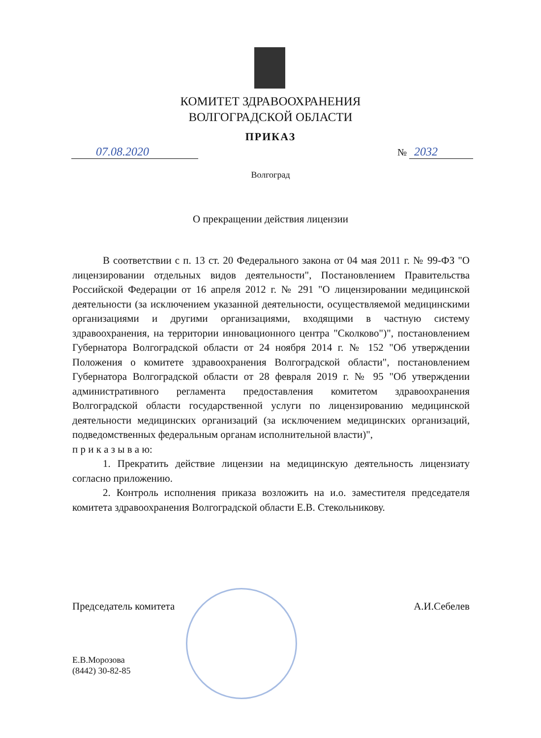КОМИТЕТ ЗДРАВООХРАНЕНИЯ
ВОЛГОГРАДСКОЙ ОБЛАСТИ
ПРИКАЗ
07.08.2020 № 2032
Волгоград
О прекращении действия лицензии
В соответствии с п. 13 ст. 20 Федерального закона от 04 мая 2011 г. № 99-ФЗ "О лицензировании отдельных видов деятельности", Постановлением Правительства Российской Федерации от 16 апреля 2012 г. № 291 "О лицензировании медицинской деятельности (за исключением указанной деятельности, осуществляемой медицинскими организациями и другими организациями, входящими в частную систему здравоохранения, на территории инновационного центра "Сколково")", постановлением Губернатора Волгоградской области от 24 ноября 2014 г. № 152 "Об утверждении Положения о комитете здравоохранения Волгоградской области", постановлением Губернатора Волгоградской области от 28 февраля 2019 г. № 95 "Об утверждении административного регламента предоставления комитетом здравоохранения Волгоградской области государственной услуги по лицензированию медицинской деятельности медицинских организаций (за исключением медицинских организаций, подведомственных федеральным органам исполнительной власти)",
п р и к а з ы в а ю:
1. Прекратить действие лицензии на медицинскую деятельность лицензиату согласно приложению.
2. Контроль исполнения приказа возложить на и.о. заместителя председателя комитета здравоохранения Волгоградской области Е.В. Стекольникову.
Председатель комитета А.И.Себелев
Е.В.Морозова
(8442) 30-82-85